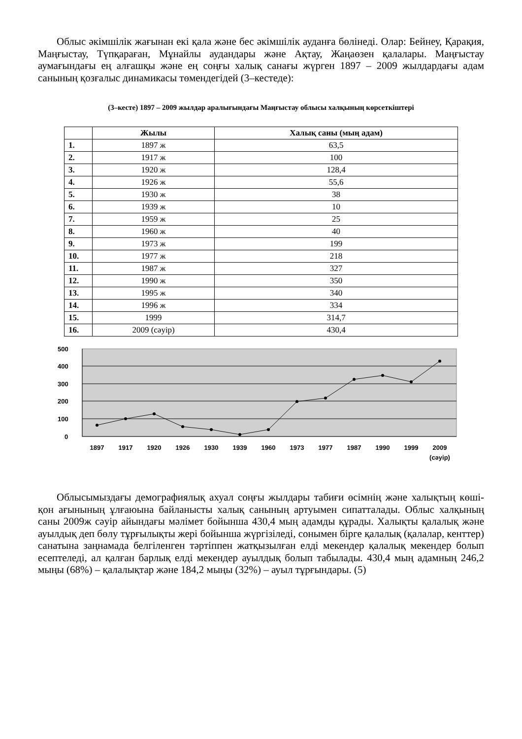Облыс әкімшілік жағынан екі қала және бес әкімшілік ауданға бөлінеді. Олар: Бейнеу, Қарақия, Маңғыстау, Түпқараған, Мұнайлы аудандары және Ақтау, Жаңаөзен қалалары. Маңғыстау аумағындағы ең алғашқы және ең соңғы халық санағы жүрген 1897 – 2009 жылдардағы адам санының қозғалыс динамикасы төмендегідей (3–кестеде):
(3–кесте) 1897 – 2009 жылдар аралығындағы Маңғыстау облысы халқының көрсеткіштері
| | Жылы | Халық саны (мың адам) |
| --- | --- | --- |
| 1. | 1897 ж | 63,5 |
| 2. | 1917 ж | 100 |
| 3. | 1920 ж | 128,4 |
| 4. | 1926 ж | 55,6 |
| 5. | 1930 ж | 38 |
| 6. | 1939 ж | 10 |
| 7. | 1959 ж | 25 |
| 8. | 1960 ж | 40 |
| 9. | 1973 ж | 199 |
| 10. | 1977 ж | 218 |
| 11. | 1987 ж | 327 |
| 12. | 1990 ж | 350 |
| 13. | 1995 ж | 340 |
| 14. | 1996 ж | 334 |
| 15. | 1999 | 314,7 |
| 16. | 2009 (сәуір) | 430,4 |
500
400
300
200
100
0
1897
1917
1920
1926
1930
1939
1960
1973
1977
1987
1990
1999
2009
(сәуір)
Облысымыздағы демографиялық ахуал соңғы жылдары табиғи өсімнің және халықтың көші-қон ағынының ұлғаюына байланысты халық санының артуымен сипатталады. Облыс халқының саны 2009ж сәуір айындағы мәлімет бойынша 430,4 мың адамды құрады. Халықты қалалық және ауылдық деп бөлу тұрғылықты жері бойынша жүргізіледі, сонымен бірге қалалық (қалалар, кенттер) санатына заңнамада белгіленген тәртіппен жатқызылған елді мекендер қалалық мекендер болып есептеледі, ал қалған барлық елді мекендер ауылдық болып табылады. 430,4 мың адамның 246,2 мыңы (68%) – қалалықтар және 184,2 мыңы (32%) – ауыл тұрғындары. (5)